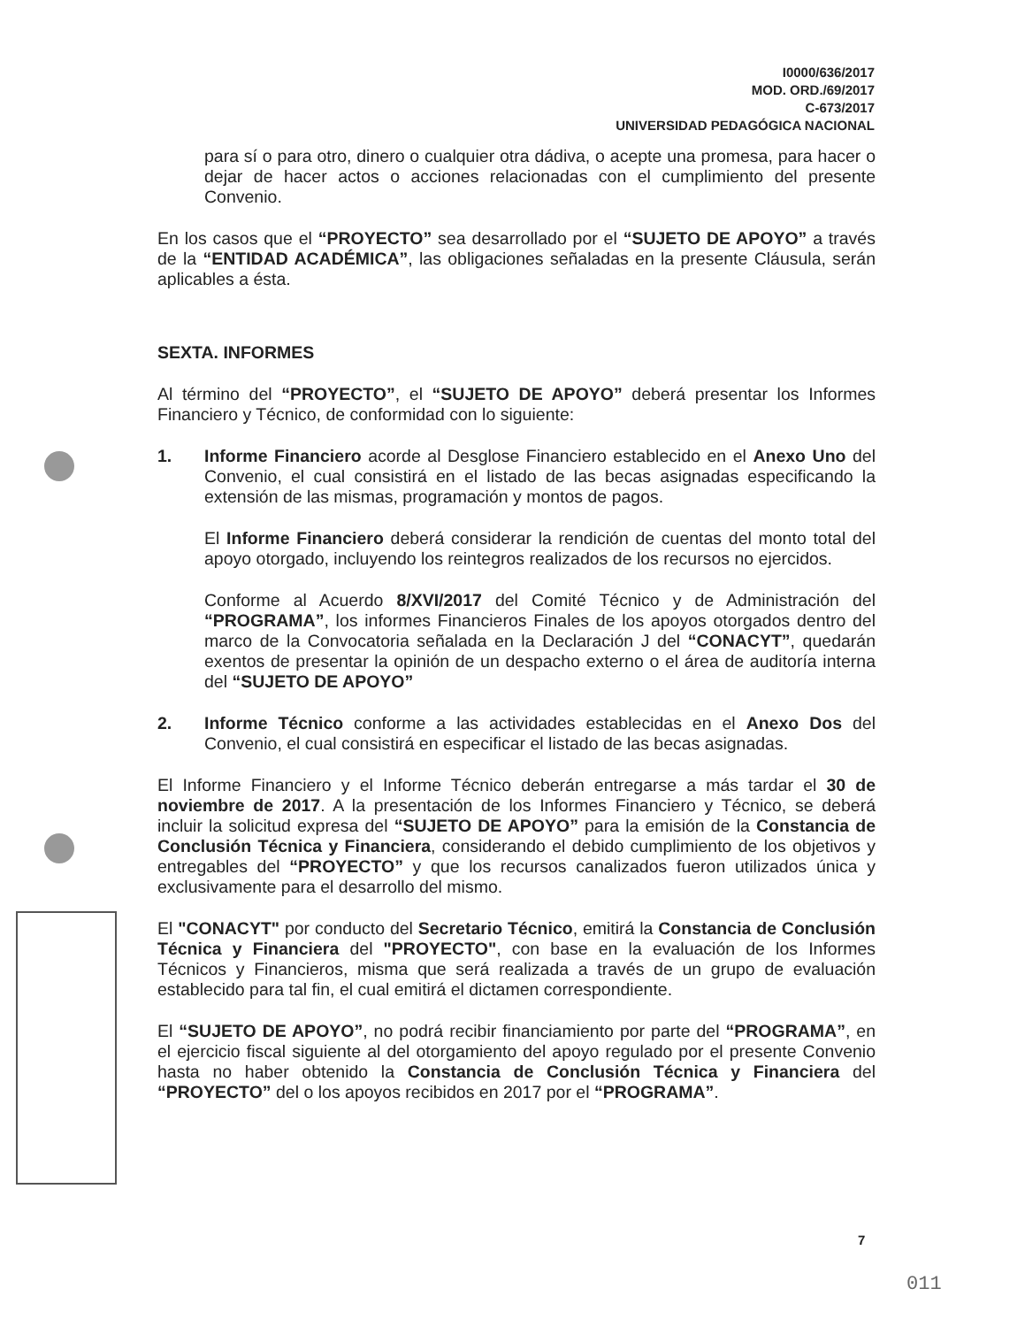I0000/636/2017
MOD. ORD./69/2017
C-673/2017
UNIVERSIDAD PEDAGÓGICA NACIONAL
para sí o para otro, dinero o cualquier otra dádiva, o acepte una promesa, para hacer o dejar de hacer actos o acciones relacionadas con el cumplimiento del presente Convenio.
En los casos que el “PROYECTO” sea desarrollado por el “SUJETO DE APOYO” a través de la “ENTIDAD ACADÉMICA”, las obligaciones señaladas en la presente Cláusula, serán aplicables a ésta.
SEXTA. INFORMES
Al término del “PROYECTO”, el “SUJETO DE APOYO” deberá presentar los Informes Financiero y Técnico, de conformidad con lo siguiente:
1. Informe Financiero acorde al Desglose Financiero establecido en el Anexo Uno del Convenio, el cual consistirá en el listado de las becas asignadas especificando la extensión de las mismas, programación y montos de pagos.
El Informe Financiero deberá considerar la rendición de cuentas del monto total del apoyo otorgado, incluyendo los reintegros realizados de los recursos no ejercidos.
Conforme al Acuerdo 8/XVI/2017 del Comité Técnico y de Administración del “PROGRAMA”, los informes Financieros Finales de los apoyos otorgados dentro del marco de la Convocatoria señalada en la Declaración J del “CONACYT”, quedarán exentos de presentar la opinión de un despacho externo o el área de auditoría interna del “SUJETO DE APOYO”
2. Informe Técnico conforme a las actividades establecidas en el Anexo Dos del Convenio, el cual consistirá en especificar el listado de las becas asignadas.
El Informe Financiero y el Informe Técnico deberán entregarse a más tardar el 30 de noviembre de 2017. A la presentación de los Informes Financiero y Técnico, se deberá incluir la solicitud expresa del “SUJETO DE APOYO” para la emisión de la Constancia de Conclusión Técnica y Financiera, considerando el debido cumplimiento de los objetivos y entregables del “PROYECTO” y que los recursos canalizados fueron utilizados única y exclusivamente para el desarrollo del mismo.
El "CONACYT" por conducto del Secretario Técnico, emitirá la Constancia de Conclusión Técnica y Financiera del "PROYECTO", con base en la evaluación de los Informes Técnicos y Financieros, misma que será realizada a través de un grupo de evaluación establecido para tal fin, el cual emitirá el dictamen correspondiente.
El “SUJETO DE APOYO”, no podrá recibir financiamiento por parte del “PROGRAMA”, en el ejercicio fiscal siguiente al del otorgamiento del apoyo regulado por el presente Convenio hasta no haber obtenido la Constancia de Conclusión Técnica y Financiera del “PROYECTO” del o los apoyos recibidos en 2017 por el “PROGRAMA”.
7
011